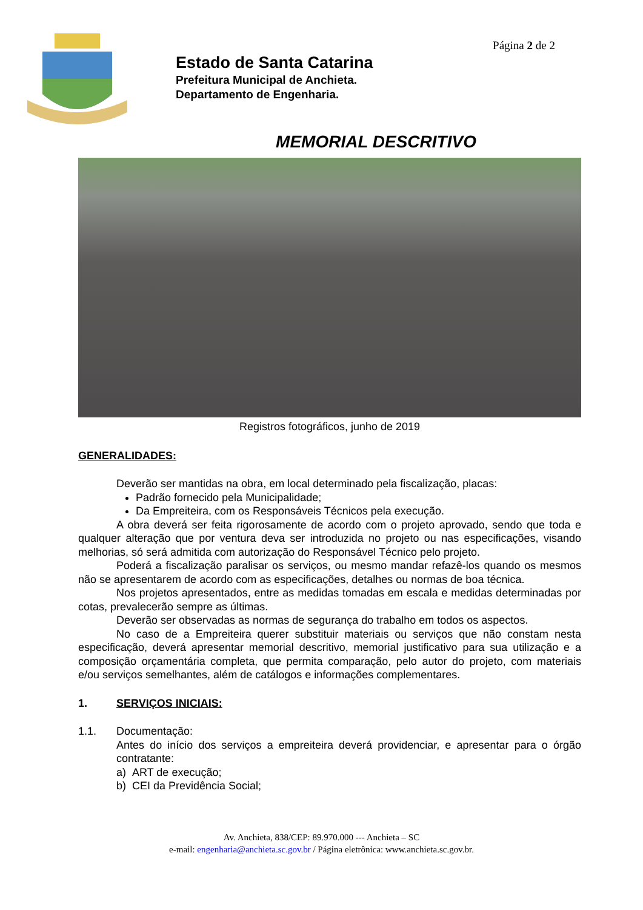Página 2 de 2
Estado de Santa Catarina
Prefeitura Municipal de Anchieta.
Departamento de Engenharia.
MEMORIAL DESCRITIVO
Registros fotográficos, junho de 2019
GENERALIDADES:
Deverão ser mantidas na obra, em local determinado pela fiscalização, placas:
Padrão fornecido pela Municipalidade;
Da Empreiteira, com os Responsáveis Técnicos pela execução.
A obra deverá ser feita rigorosamente de acordo com o projeto aprovado, sendo que toda e qualquer alteração que por ventura deva ser introduzida no projeto ou nas especificações, visando melhorias, só será admitida com autorização do Responsável Técnico pelo projeto.
Poderá a fiscalização paralisar os serviços, ou mesmo mandar refazê-los quando os mesmos não se apresentarem de acordo com as especificações, detalhes ou normas de boa técnica.
Nos projetos apresentados, entre as medidas tomadas em escala e medidas determinadas por cotas, prevalecerão sempre as últimas.
Deverão ser observadas as normas de segurança do trabalho em todos os aspectos.
No caso de a Empreiteira querer substituir materiais ou serviços que não constam nesta especificação, deverá apresentar memorial descritivo, memorial justificativo para sua utilização e a composição orçamentária completa, que permita comparação, pelo autor do projeto, com materiais e/ou serviços semelhantes, além de catálogos e informações complementares.
1. SERVIÇOS INICIAIS:
1.1. Documentação:
Antes do início dos serviços a empreiteira deverá providenciar, e apresentar para o órgão contratante:
a) ART de execução;
b) CEI da Previdência Social;
Av. Anchieta, 838/CEP: 89.970.000 --- Anchieta – SC
e-mail: engenharia@anchieta.sc.gov.br / Página eletrônica: www.anchieta.sc.gov.br.